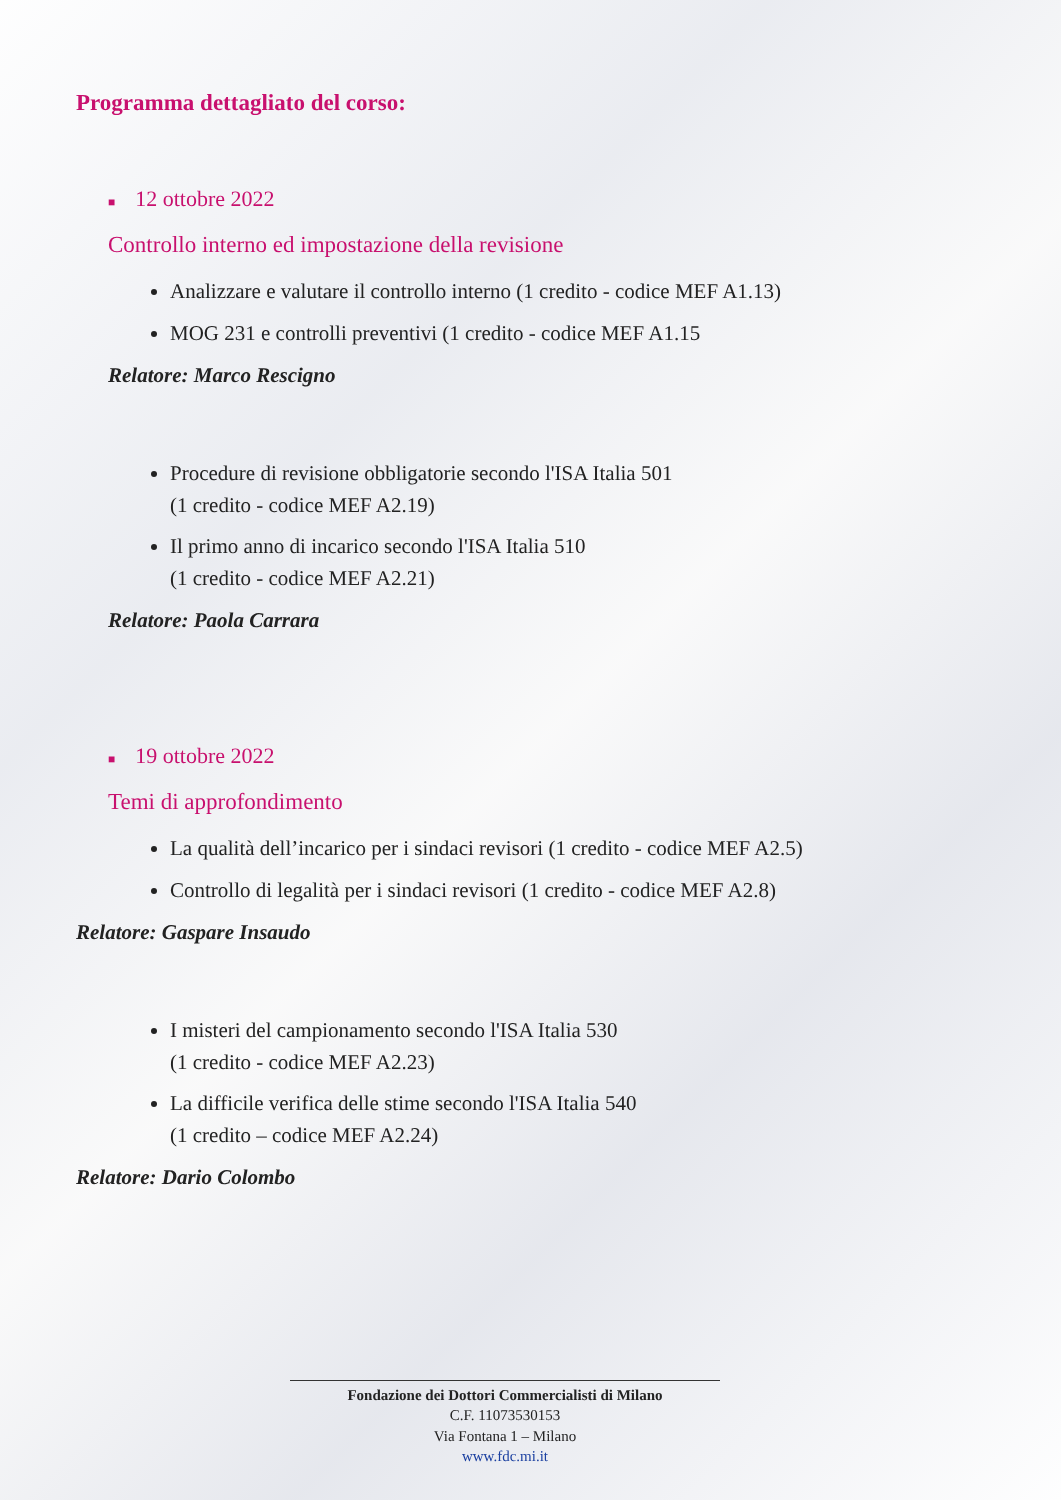Programma dettagliato del corso:
■ 12 ottobre 2022
Controllo interno ed impostazione della revisione
Analizzare e valutare il controllo interno (1 credito - codice MEF A1.13)
MOG 231 e controlli preventivi (1 credito - codice MEF A1.15
Relatore: Marco Rescigno
Procedure di revisione obbligatorie secondo l'ISA Italia 501
(1 credito - codice MEF A2.19)
Il primo anno di incarico secondo l'ISA Italia 510
(1 credito - codice MEF A2.21)
Relatore: Paola Carrara
■ 19 ottobre 2022
Temi di approfondimento
La qualità dell’incarico per i sindaci revisori (1 credito - codice MEF A2.5)
Controllo di legalità per i sindaci revisori (1 credito - codice MEF A2.8)
Relatore: Gaspare Insaudo
I misteri del campionamento secondo l'ISA Italia 530
(1 credito - codice MEF A2.23)
La difficile verifica delle stime secondo l'ISA Italia 540
(1 credito – codice MEF A2.24)
Relatore: Dario Colombo
Fondazione dei Dottori Commercialisti di Milano
C.F. 11073530153
Via Fontana 1 – Milano
www.fdc.mi.it